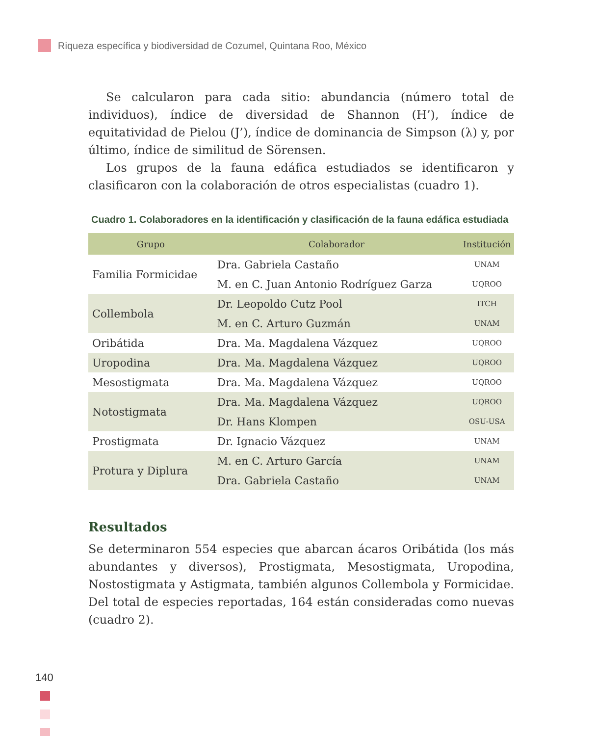Riqueza específica y biodiversidad de Cozumel, Quintana Roo, México
Se calcularon para cada sitio: abundancia (número total de individuos), índice de diversidad de Shannon (H’), índice de equitatividad de Pielou (J’), índice de dominancia de Simpson (λ) y, por último, índice de similitud de Sörensen.
Los grupos de la fauna edáfica estudiados se identificaron y clasificaron con la colaboración de otros especialistas (cuadro 1).
Cuadro 1. Colaboradores en la identificación y clasificación de la fauna edáfica estudiada
| Grupo | Colaborador | Institución |
| --- | --- | --- |
| Familia Formicidae | Dra. Gabriela Castaño | UNAM |
| | M. en C. Juan Antonio Rodríguez Garza | UQROO |
| Collembola | Dr. Leopoldo Cutz Pool | ITCH |
| | M. en C. Arturo Guzmán | UNAM |
| Oribátida | Dra. Ma. Magdalena Vázquez | UQROO |
| Uropodina | Dra. Ma. Magdalena Vázquez | UQROO |
| Mesostigmata | Dra. Ma. Magdalena Vázquez | UQROO |
| Notostigmata | Dra. Ma. Magdalena Vázquez | UQROO |
| | Dr. Hans Klompen | OSU-USA |
| Prostigmata | Dr. Ignacio Vázquez | UNAM |
| Protura y Diplura | M. en C. Arturo García | UNAM |
| | Dra. Gabriela Castaño | UNAM |
Resultados
Se determinaron 554 especies que abarcan ácaros Oribátida (los más abundantes y diversos), Prostigmata, Mesostigmata, Uropodina, Nostostigmata y Astigmata, también algunos Collembola y Formicidae. Del total de especies reportadas, 164 están consideradas como nuevas (cuadro 2).
140